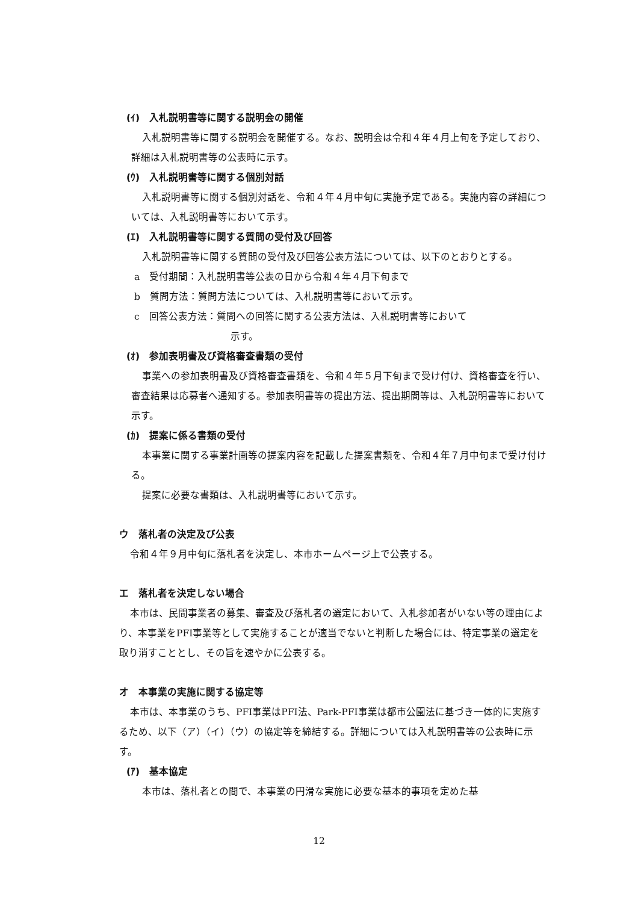(ｲ)　入札説明書等に関する説明会の開催
入札説明書等に関する説明会を開催する。なお、説明会は令和４年４月上旬を予定しており、詳細は入札説明書等の公表時に示す。
(ｳ)　入札説明書等に関する個別対話
入札説明書等に関する個別対話を、令和４年４月中旬に実施予定である。実施内容の詳細については、入札説明書等において示す。
(ｴ)　入札説明書等に関する質問の受付及び回答
入札説明書等に関する質問の受付及び回答公表方法については、以下のとおりとする。
a　受付期間：入札説明書等公表の日から令和４年４月下旬まで
b　質問方法：質問方法については、入札説明書等において示す。
c　回答公表方法：質問への回答に関する公表方法は、入札説明書等において
示す。
(ｵ)　参加表明書及び資格審査書類の受付
事業への参加表明書及び資格審査書類を、令和４年５月下旬まで受け付け、資格審査を行い、審査結果は応募者へ通知する。参加表明書等の提出方法、提出期間等は、入札説明書等において示す。
(ｶ)　提案に係る書類の受付
本事業に関する事業計画等の提案内容を記載した提案書類を、令和４年７月中旬まで受け付ける。
提案に必要な書類は、入札説明書等において示す。
ウ　落札者の決定及び公表
令和４年９月中旬に落札者を決定し、本市ホームページ上で公表する。
エ　落札者を決定しない場合
本市は、民間事業者の募集、審査及び落札者の選定において、入札参加者がいない等の理由により、本事業をPFI事業等として実施することが適当でないと判断した場合には、特定事業の選定を取り消すこととし、その旨を速やかに公表する。
オ　本事業の実施に関する協定等
本市は、本事業のうち、PFI事業はPFI法、Park-PFI事業は都市公園法に基づき一体的に実施するため、以下（ア）（イ）（ウ）の協定等を締結する。詳細については入札説明書等の公表時に示す。
(ｱ)　基本協定
本市は、落札者との間で、本事業の円滑な実施に必要な基本的事項を定めた基
12